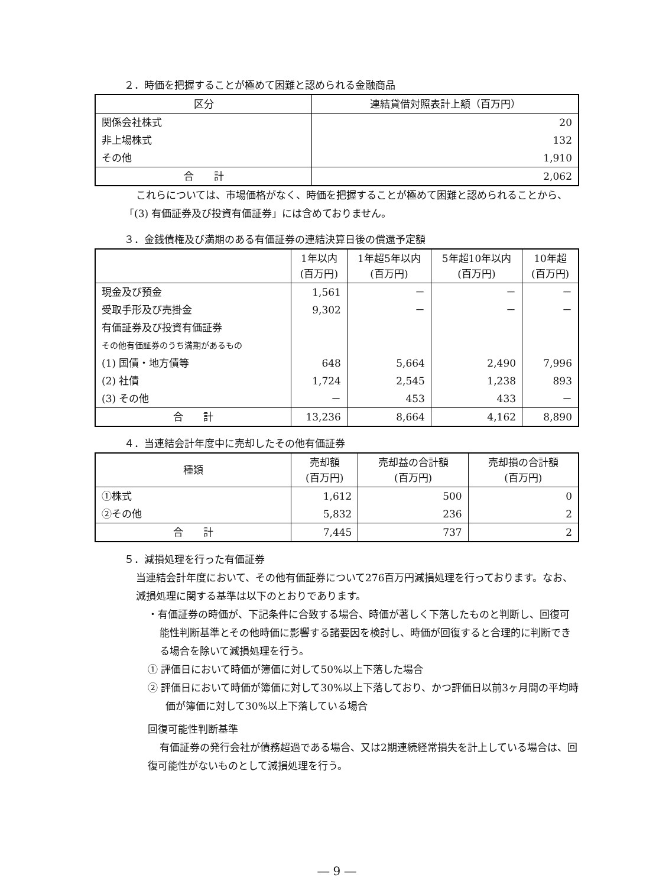２．時価を把握することが極めて困難と認められる金融商品
| 区分 | 連結貸借対照表計上額（百万円） |
| --- | --- |
| 関係会社株式 | 20 |
| 非上場株式 | 132 |
| その他 | 1,910 |
| 合 計 | 2,062 |
これらについては、市場価格がなく、時価を把握することが極めて困難と認められることから、「(3) 有価証券及び投資有価証券」には含めておりません。
３．金銭債権及び満期のある有価証券の連結決算日後の償還予定額
| | 1年以内 (百万円) | 1年超5年以内 (百万円) | 5年超10年以内 (百万円) | 10年超 (百万円) |
| --- | --- | --- | --- | --- |
| 現金及び預金 | 1,561 | － | － | － |
| 受取手形及び売掛金 | 9,302 | － | － | － |
| 有価証券及び投資有価証券 | | | | |
| その他有価証券のうち満期があるもの | | | | |
| (1) 国債・地方債等 | 648 | 5,664 | 2,490 | 7,996 |
| (2) 社債 | 1,724 | 2,545 | 1,238 | 893 |
| (3) その他 | － | 453 | 433 | － |
| 合 計 | 13,236 | 8,664 | 4,162 | 8,890 |
４．当連結会計年度中に売却したその他有価証券
| 種類 | 売却額 (百万円) | 売却益の合計額 (百万円) | 売却損の合計額 (百万円) |
| --- | --- | --- | --- |
| ①株式 | 1,612 | 500 | 0 |
| ②その他 | 5,832 | 236 | 2 |
| 合 計 | 7,445 | 737 | 2 |
５．減損処理を行った有価証券
当連結会計年度において、その他有価証券について276百万円減損処理を行っております。なお、減損処理に関する基準は以下のとおりであります。
・有価証券の時価が、下記条件に合致する場合、時価が著しく下落したものと判断し、回復可能性判断基準とその他時価に影響する諸要因を検討し、時価が回復すると合理的に判断できる場合を除いて減損処理を行う。
① 評価日において時価が簿価に対して50%以上下落した場合
② 評価日において時価が簿価に対して30%以上下落しており、かつ評価日以前3ヶ月間の平均時価が簿価に対して30%以上下落している場合
回復可能性判断基準
有価証券の発行会社が債務超過である場合、又は2期連続経常損失を計上している場合は、回復可能性がないものとして減損処理を行う。
― 9 ―